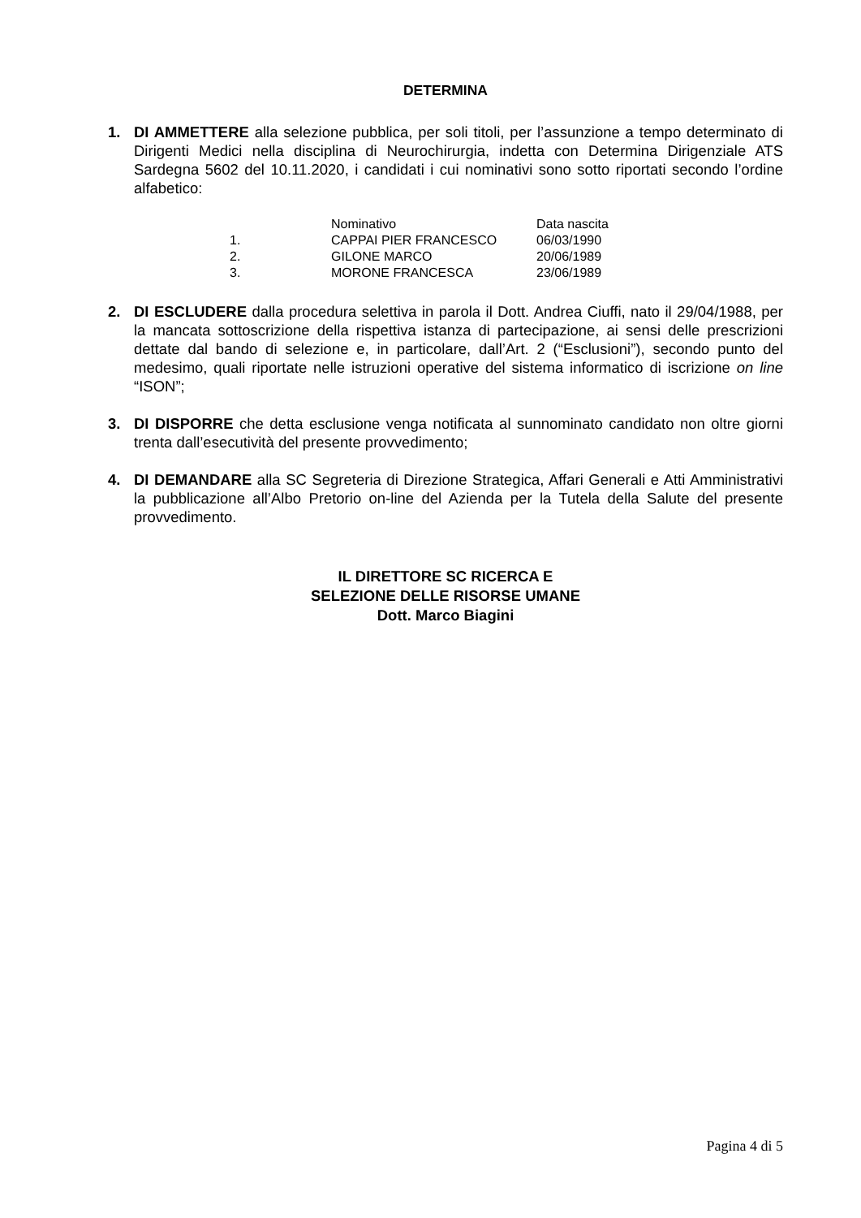DETERMINA
1. DI AMMETTERE alla selezione pubblica, per soli titoli, per l’assunzione a tempo determinato di Dirigenti Medici nella disciplina di Neurochirurgia, indetta con Determina Dirigenziale ATS Sardegna 5602 del 10.11.2020, i candidati i cui nominativi sono sotto riportati secondo l’ordine alfabetico:
| | Nominativo | Data nascita |
| 1. | CAPPAI PIER FRANCESCO | 06/03/1990 |
| 2. | GILONE MARCO | 20/06/1989 |
| 3. | MORONE FRANCESCA | 23/06/1989 |
2. DI ESCLUDERE dalla procedura selettiva in parola il Dott. Andrea Ciuffi, nato il 29/04/1988, per la mancata sottoscrizione della rispettiva istanza di partecipazione, ai sensi delle prescrizioni dettate dal bando di selezione e, in particolare, dall’Art. 2 (“Esclusioni”), secondo punto del medesimo, quali riportate nelle istruzioni operative del sistema informatico di iscrizione on line “ISON”;
3. DI DISPORRE che detta esclusione venga notificata al sunnominato candidato non oltre giorni trenta dall’esecutività del presente provvedimento;
4. DI DEMANDARE alla SC Segreteria di Direzione Strategica, Affari Generali e Atti Amministrativi la pubblicazione all’Albo Pretorio on-line del Azienda per la Tutela della Salute del presente provvedimento.
IL DIRETTORE SC RICERCA E
SELEZIONE DELLE RISORSE UMANE
Dott. Marco Biagini
Pagina 4 di 5